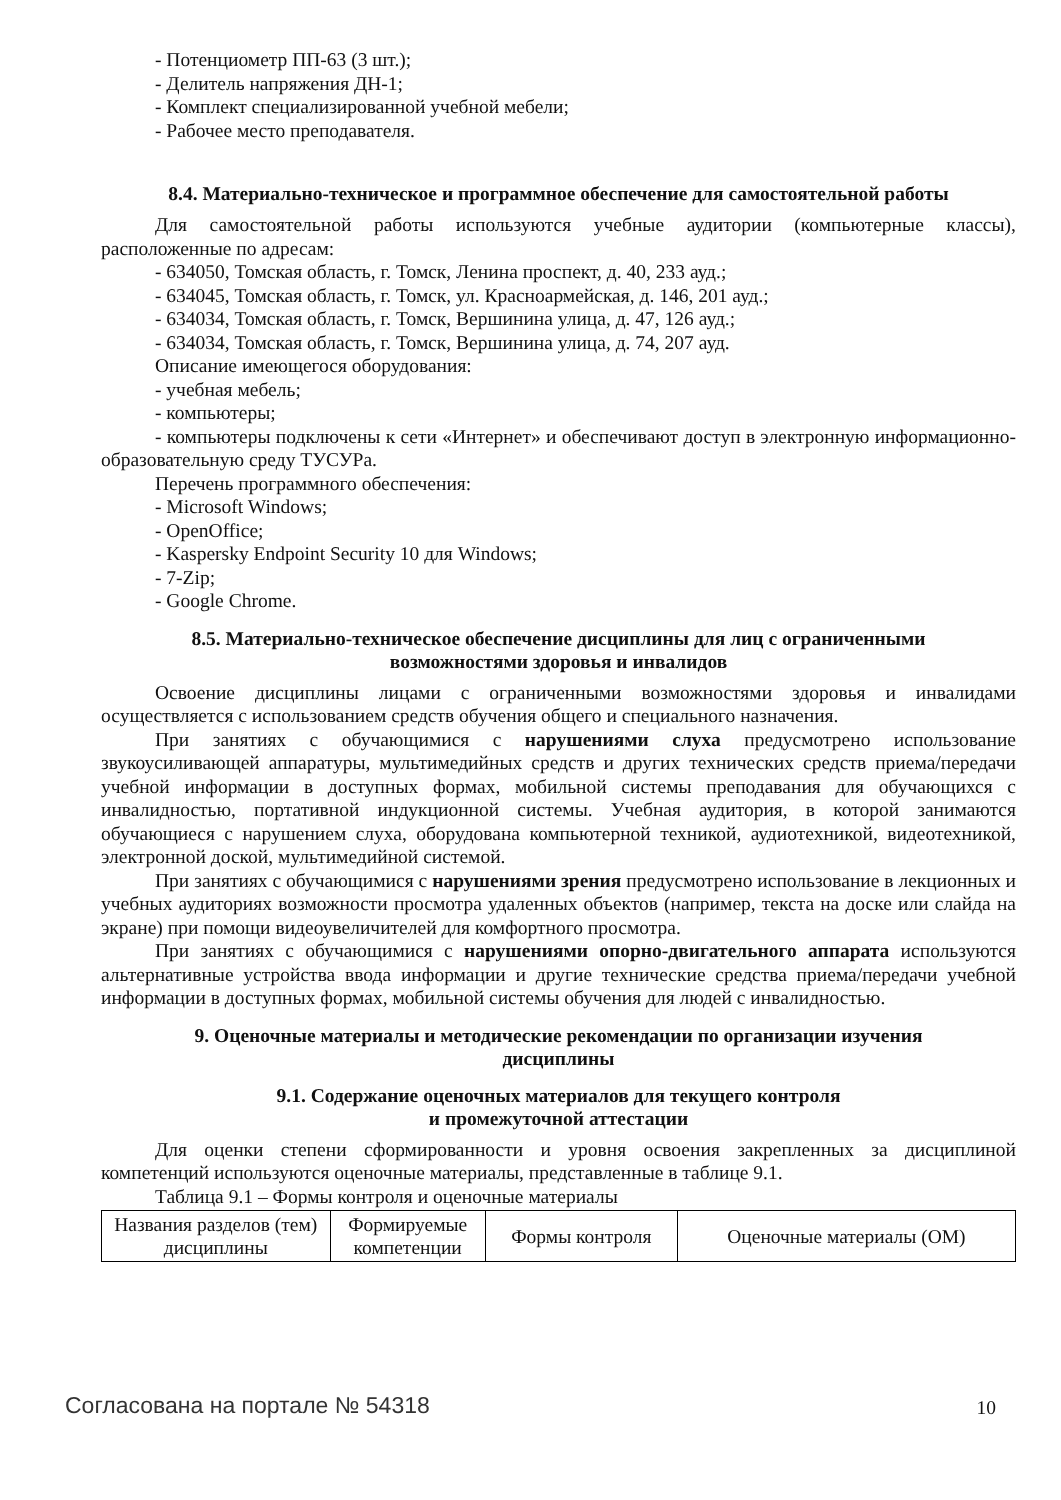- Потенциометр ПП-63 (3 шт.);
- Делитель напряжения ДН-1;
- Комплект специализированной учебной мебели;
- Рабочее место преподавателя.
8.4. Материально-техническое и программное обеспечение для самостоятельной работы
Для самостоятельной работы используются учебные аудитории (компьютерные классы), расположенные по адресам:
- 634050, Томская область, г. Томск, Ленина проспект, д. 40, 233 ауд.;
- 634045, Томская область, г. Томск, ул. Красноармейская, д. 146, 201 ауд.;
- 634034, Томская область, г. Томск, Вершинина улица, д. 47, 126 ауд.;
- 634034, Томская область, г. Томск, Вершинина улица, д. 74, 207 ауд.
Описание имеющегося оборудования:
- учебная мебель;
- компьютеры;
- компьютеры подключены к сети «Интернет» и обеспечивают доступ в электронную информационно-образовательную среду ТУСУРа.
Перечень программного обеспечения:
- Microsoft Windows;
- OpenOffice;
- Kaspersky Endpoint Security 10 для Windows;
- 7-Zip;
- Google Chrome.
8.5. Материально-техническое обеспечение дисциплины для лиц с ограниченными
возможностями здоровья и инвалидов
Освоение дисциплины лицами с ограниченными возможностями здоровья и инвалидами осуществляется с использованием средств обучения общего и специального назначения.
При занятиях с обучающимися с нарушениями слуха предусмотрено использование звукоусиливающей аппаратуры, мультимедийных средств и других технических средств приема/передачи учебной информации в доступных формах, мобильной системы преподавания для обучающихся с инвалидностью, портативной индукционной системы. Учебная аудитория, в которой занимаются обучающиеся с нарушением слуха, оборудована компьютерной техникой, аудиотехникой, видеотехникой, электронной доской, мультимедийной системой.
При занятиях с обучающимися с нарушениями зрения предусмотрено использование в лекционных и учебных аудиториях возможности просмотра удаленных объектов (например, текста на доске или слайда на экране) при помощи видеоувеличителей для комфортного просмотра.
При занятиях с обучающимися с нарушениями опорно-двигательного аппарата используются альтернативные устройства ввода информации и другие технические средства приема/передачи учебной информации в доступных формах, мобильной системы обучения для людей с инвалидностью.
9. Оценочные материалы и методические рекомендации по организации изучения
дисциплины
9.1. Содержание оценочных материалов для текущего контроля
и промежуточной аттестации
Для оценки степени сформированности и уровня освоения закрепленных за дисциплиной компетенций используются оценочные материалы, представленные в таблице 9.1.
Таблица 9.1 – Формы контроля и оценочные материалы
| Названия разделов (тем) дисциплины | Формируемые компетенции | Формы контроля | Оценочные материалы (ОМ) |
| --- | --- | --- | --- |
Согласована на портале № 54318 10